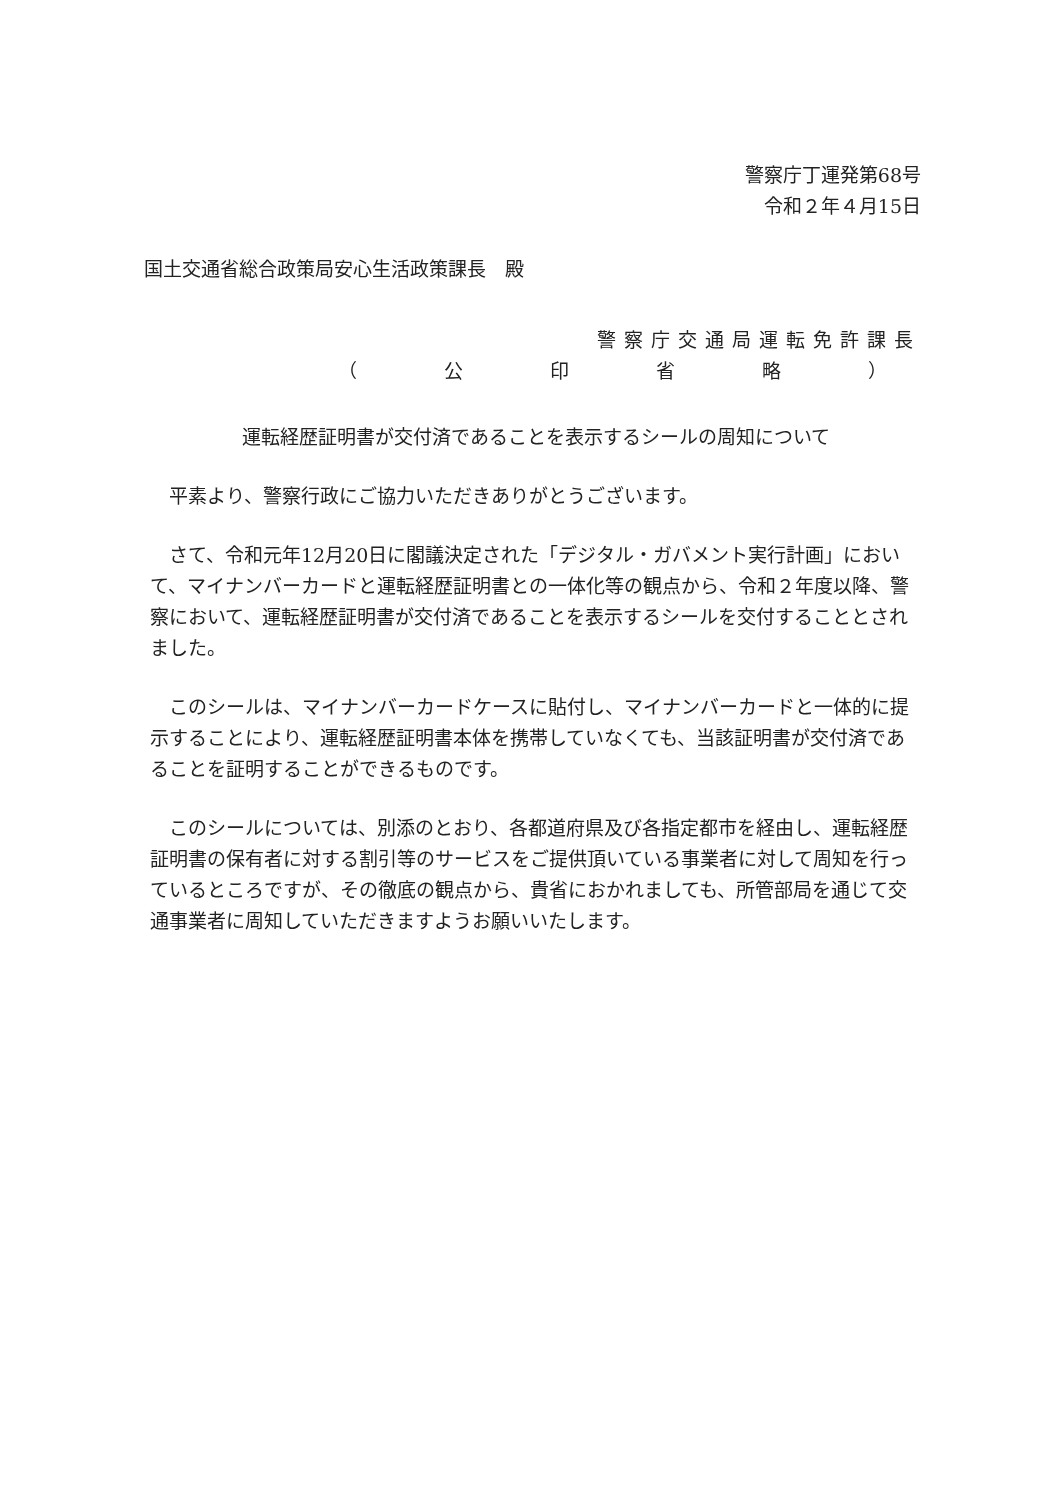警察庁丁運発第68号
令和２年４月15日
国土交通省総合政策局安心生活政策課長　殿
警察庁交通局運転免許課長
（　公　印　省　略　）
運転経歴証明書が交付済であることを表示するシールの周知について
平素より、警察行政にご協力いただきありがとうございます。
さて、令和元年12月20日に閣議決定された「デジタル・ガバメント実行計画」において、マイナンバーカードと運転経歴証明書との一体化等の観点から、令和２年度以降、警察において、運転経歴証明書が交付済であることを表示するシールを交付することとされました。
このシールは、マイナンバーカードケースに貼付し、マイナンバーカードと一体的に提示することにより、運転経歴証明書本体を携帯していなくても、当該証明書が交付済であることを証明することができるものです。
このシールについては、別添のとおり、各都道府県及び各指定都市を経由し、運転経歴証明書の保有者に対する割引等のサービスをご提供頂いている事業者に対して周知を行っているところですが、その徹底の観点から、貴省におかれましても、所管部局を通じて交通事業者に周知していただきますようお願いいたします。